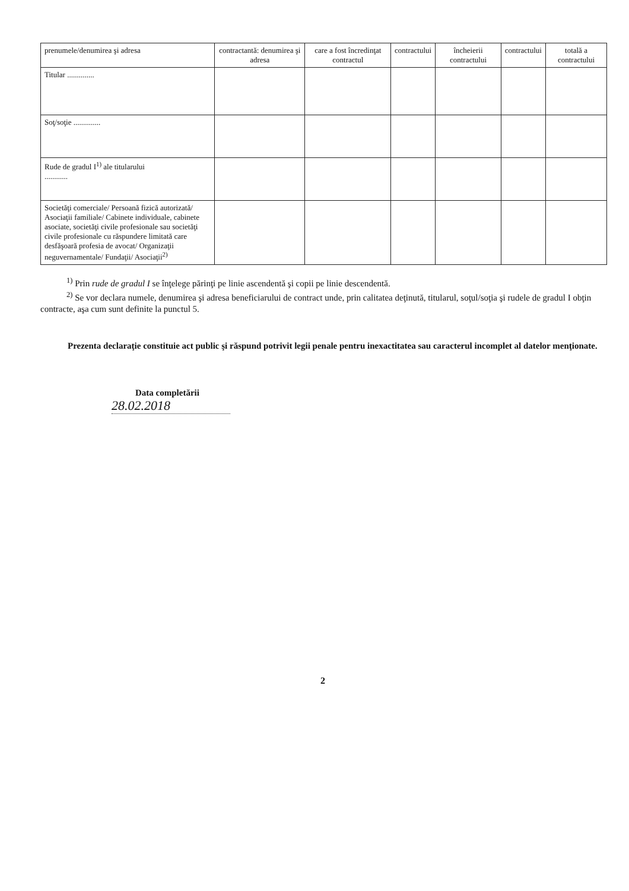| prenumele/denumirea şi adresa | contractantă: denumirea şi adresa | care a fost încredinţat contractul | contractului | încheierii contractului | contractului | totală a contractului |
| Titular .............. | | | | | | |
| Soţ/soţie .............. | | | | | | |
| Rude de gradul I<sup>1)</sup> ale titularului ............ | | | | | | |
| Societăţi comerciale/ Persoană fizică autorizată/ Asociaţii familiale/ Cabinete individuale, cabinete asociate, societăţi civile profesionale sau societăţi civile profesionale cu răspundere limitată care desfăşoară profesia de avocat/ Organizaţii neguvernamentale/ Fundaţii/ Asociaţii<sup>2)</sup> | | | | | | |
<sup>1)</sup> Prin rude de gradul I se înţelege părinţi pe linie ascendentă şi copii pe linie descendentă.
<sup>2)</sup> Se vor declara numele, denumirea şi adresa beneficiarului de contract unde, prin calitatea deţinută, titularul, soţul/soţia şi rudele de gradul I obţin contracte, aşa cum sunt definite la punctul 5.
Prezenta declaraţie constituie act public şi răspund potrivit legii penale pentru inexactitatea sau caracterul incomplet al datelor menţionate.
Data completării
28.02.2018
2